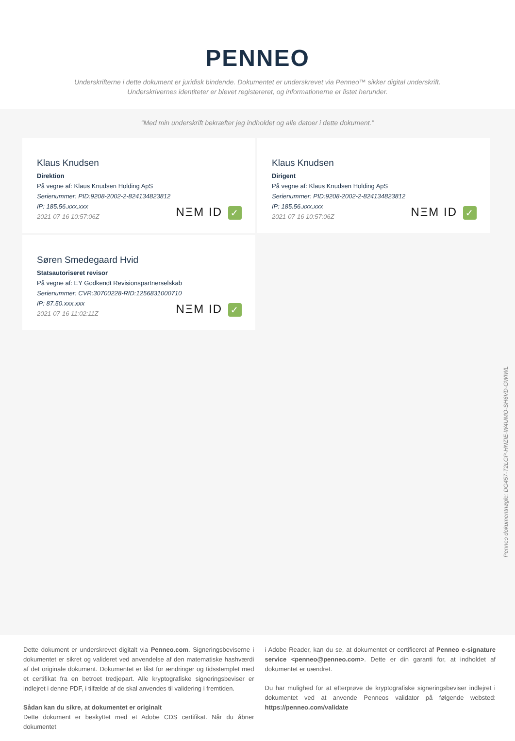PENNEO
Underskrifterne i dette dokument er juridisk bindende. Dokumentet er underskrevet via Penneo™ sikker digital underskrift.
Underskrivernes identiteter er blevet registereret, og informationerne er listet herunder.
“Med min underskrift bekræfter jeg indholdet og alle datoer i dette dokument.”
Klaus Knudsen
Direktion
På vegne af: Klaus Knudsen Holding ApS
Serienummer: PID:9208-2002-2-824134823812
IP: 185.56.xxx.xxx
2021-07-16 10:57:06Z
NΞM ID ✓
Klaus Knudsen
Dirigent
På vegne af: Klaus Knudsen Holding ApS
Serienummer: PID:9208-2002-2-824134823812
IP: 185.56.xxx.xxx
2021-07-16 10:57:06Z
NΞM ID ✓
Søren Smedegaard Hvid
Statsautoriseret revisor
På vegne af: EY Godkendt Revisionspartnerselskab
Serienummer: CVR:30700228-RID:1256831000710
IP: 87.50.xxx.xxx
2021-07-16 11:02:11Z
NΞM ID ✓
Penneo dokumentnøgle: DG457-T2LGP-HNZIE-W4UMO-SH6VD-GWIWL
Dette dokument er underskrevet digitalt via Penneo.com. Signeringsbeviserne i dokumentet er sikret og valideret ved anvendelse af den matematiske hashværdi af det originale dokument. Dokumentet er låst for ændringer og tidsstemplet med et certifikat fra en betroet tredjepart. Alle kryptografiske signeringsbeviser er indlejret i denne PDF, i tilfælde af de skal anvendes til validering i fremtiden.
Sådan kan du sikre, at dokumentet er originalt
Dette dokument er beskyttet med et Adobe CDS certifikat. Når du åbner dokumentet
i Adobe Reader, kan du se, at dokumentet er certificeret af Penneo e-signature service <penneo@penneo.com>. Dette er din garanti for, at indholdet af dokumentet er uændret.
Du har mulighed for at efterprøve de kryptografiske signeringsbeviser indlejret i dokumentet ved at anvende Penneos validator på følgende websted: https://penneo.com/validate